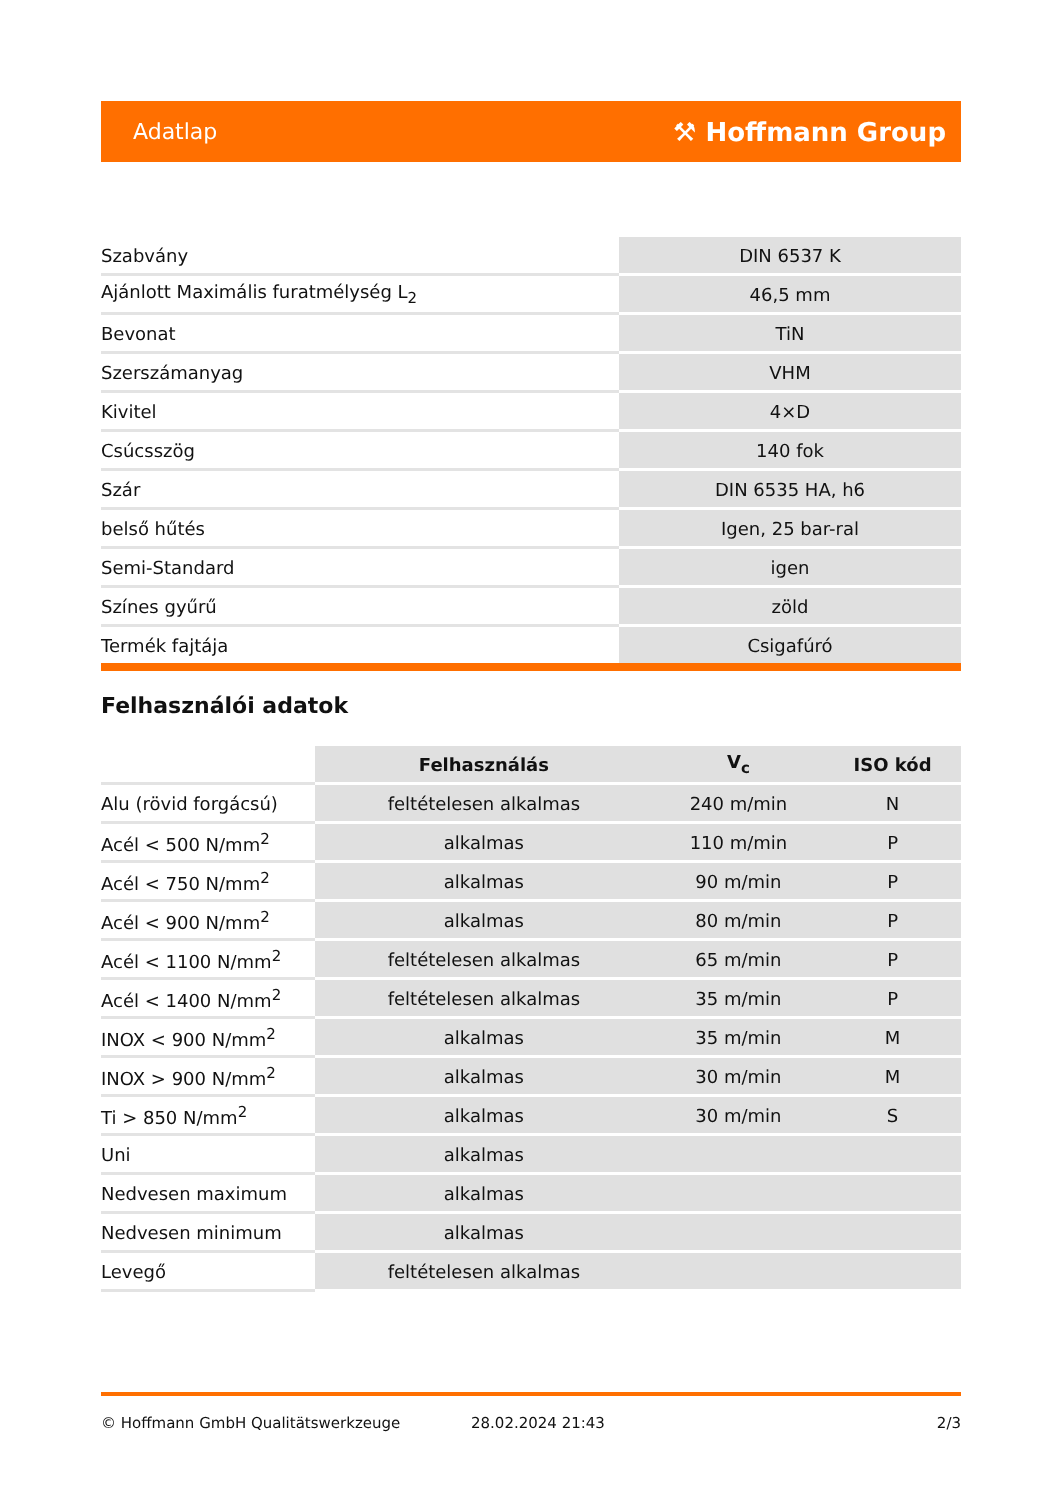Adatlap ⚒ Hoffmann Group
| Szabvány | DIN 6537 K |
| Ajánlott Maximális furatmélység L<sub>2</sub> | 46,5 mm |
| Bevonat | TiN |
| Szerszámanyag | VHM |
| Kivitel | 4×D |
| Csúcsszög | 140 fok |
| Szár | DIN 6535 HA, h6 |
| belső hűtés | Igen, 25 bar-ral |
| Semi-Standard | igen |
| Színes gyűrű | zöld |
| Termék fajtája | Csigafúró |
Felhasználói adatok
| | Felhasználás | V<sub>c</sub> | ISO kód |
| Alu (rövid forgácsú) | feltételesen alkalmas | 240 m/min | N |
| Acél < 500 N/mm<sup>2</sup> | alkalmas | 110 m/min | P |
| Acél < 750 N/mm<sup>2</sup> | alkalmas | 90 m/min | P |
| Acél < 900 N/mm<sup>2</sup> | alkalmas | 80 m/min | P |
| Acél < 1100 N/mm<sup>2</sup> | feltételesen alkalmas | 65 m/min | P |
| Acél < 1400 N/mm<sup>2</sup> | feltételesen alkalmas | 35 m/min | P |
| INOX < 900 N/mm<sup>2</sup> | alkalmas | 35 m/min | M |
| INOX > 900 N/mm<sup>2</sup> | alkalmas | 30 m/min | M |
| Ti > 850 N/mm<sup>2</sup> | alkalmas | 30 m/min | S |
| Uni | alkalmas | | |
| Nedvesen maximum | alkalmas | | |
| Nedvesen minimum | alkalmas | | |
| Levegő | feltételesen alkalmas | | |
© Hoffmann GmbH Qualitätswerkzeuge 28.02.2024 21:43 2/3